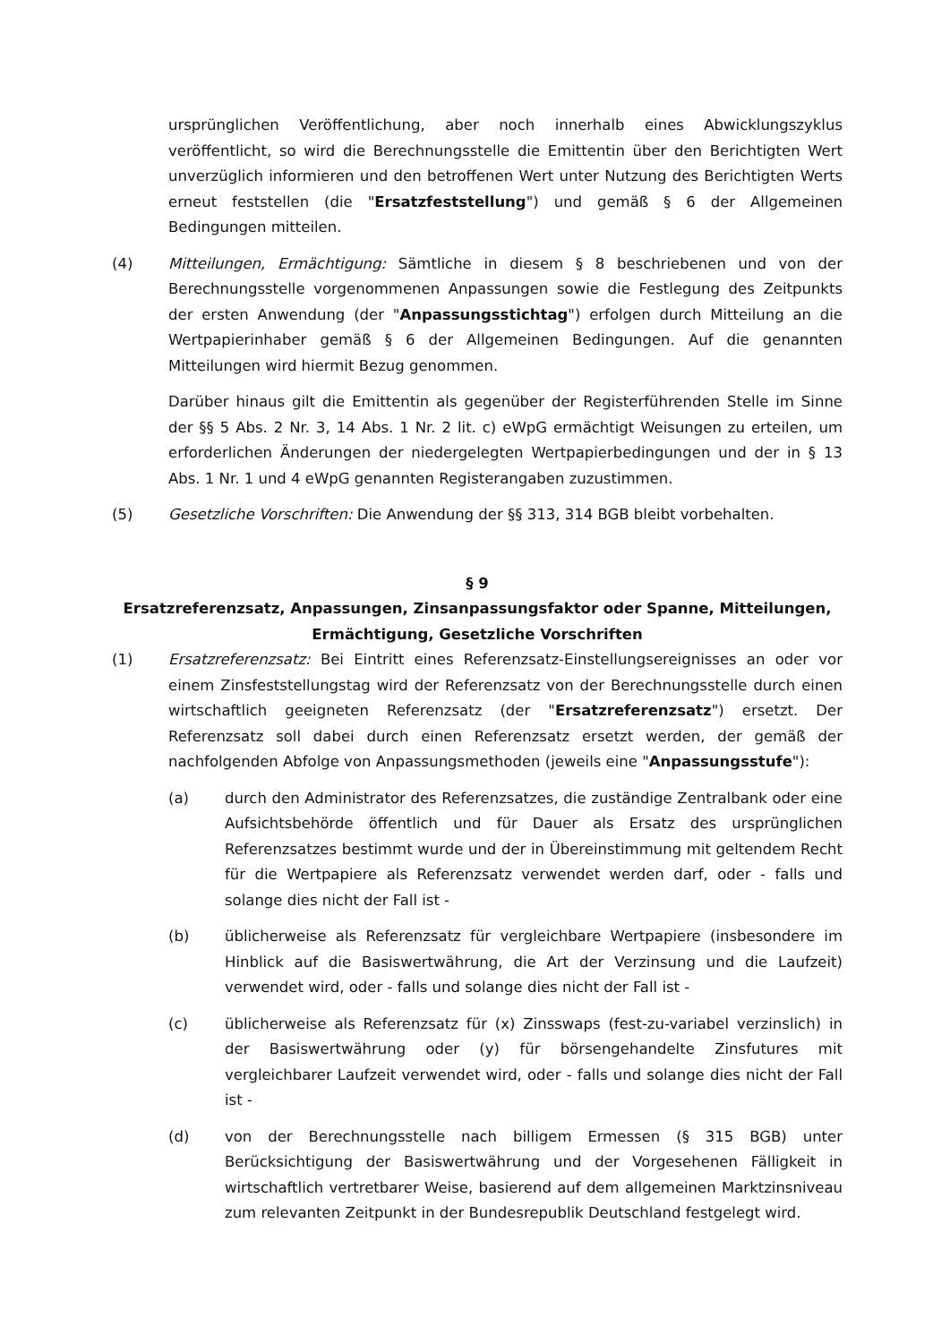ursprünglichen Veröffentlichung, aber noch innerhalb eines Abwicklungszyklus veröffentlicht, so wird die Berechnungsstelle die Emittentin über den Berichtigten Wert unverzüglich informieren und den betroffenen Wert unter Nutzung des Berichtigten Werts erneut feststellen (die "Ersatzfeststellung") und gemäß § 6 der Allgemeinen Bedingungen mitteilen.
(4) Mitteilungen, Ermächtigung: Sämtliche in diesem § 8 beschriebenen und von der Berechnungsstelle vorgenommenen Anpassungen sowie die Festlegung des Zeitpunkts der ersten Anwendung (der "Anpassungsstichtag") erfolgen durch Mitteilung an die Wertpapierinhaber gemäß § 6 der Allgemeinen Bedingungen. Auf die genannten Mitteilungen wird hiermit Bezug genommen.
Darüber hinaus gilt die Emittentin als gegenüber der Registerführenden Stelle im Sinne der §§ 5 Abs. 2 Nr. 3, 14 Abs. 1 Nr. 2 lit. c) eWpG ermächtigt Weisungen zu erteilen, um erforderlichen Änderungen der niedergelegten Wertpapierbedingungen und der in § 13 Abs. 1 Nr. 1 und 4 eWpG genannten Registerangaben zuzustimmen.
(5) Gesetzliche Vorschriften: Die Anwendung der §§ 313, 314 BGB bleibt vorbehalten.
§ 9
Ersatzreferenzsatz, Anpassungen, Zinsanpassungsfaktor oder Spanne, Mitteilungen,
Ermächtigung, Gesetzliche Vorschriften
(1) Ersatzreferenzsatz: Bei Eintritt eines Referenzsatz-Einstellungsereignisses an oder vor einem Zinsfeststellungstag wird der Referenzsatz von der Berechnungsstelle durch einen wirtschaftlich geeigneten Referenzsatz (der "Ersatzreferenzsatz") ersetzt. Der Referenzsatz soll dabei durch einen Referenzsatz ersetzt werden, der gemäß der nachfolgenden Abfolge von Anpassungsmethoden (jeweils eine "Anpassungsstufe"):
(a) durch den Administrator des Referenzsatzes, die zuständige Zentralbank oder eine Aufsichtsbehörde öffentlich und für Dauer als Ersatz des ursprünglichen Referenzsatzes bestimmt wurde und der in Übereinstimmung mit geltendem Recht für die Wertpapiere als Referenzsatz verwendet werden darf, oder - falls und solange dies nicht der Fall ist -
(b) üblicherweise als Referenzsatz für vergleichbare Wertpapiere (insbesondere im Hinblick auf die Basiswertwährung, die Art der Verzinsung und die Laufzeit) verwendet wird, oder - falls und solange dies nicht der Fall ist -
(c) üblicherweise als Referenzsatz für (x) Zinsswaps (fest-zu-variabel verzinslich) in der Basiswertwährung oder (y) für börsengehandelte Zinsfutures mit vergleichbarer Laufzeit verwendet wird, oder - falls und solange dies nicht der Fall ist -
(d) von der Berechnungsstelle nach billigem Ermessen (§ 315 BGB) unter Berücksichtigung der Basiswertwährung und der Vorgesehenen Fälligkeit in wirtschaftlich vertretbarer Weise, basierend auf dem allgemeinen Marktzinsniveau zum relevanten Zeitpunkt in der Bundesrepublik Deutschland festgelegt wird.